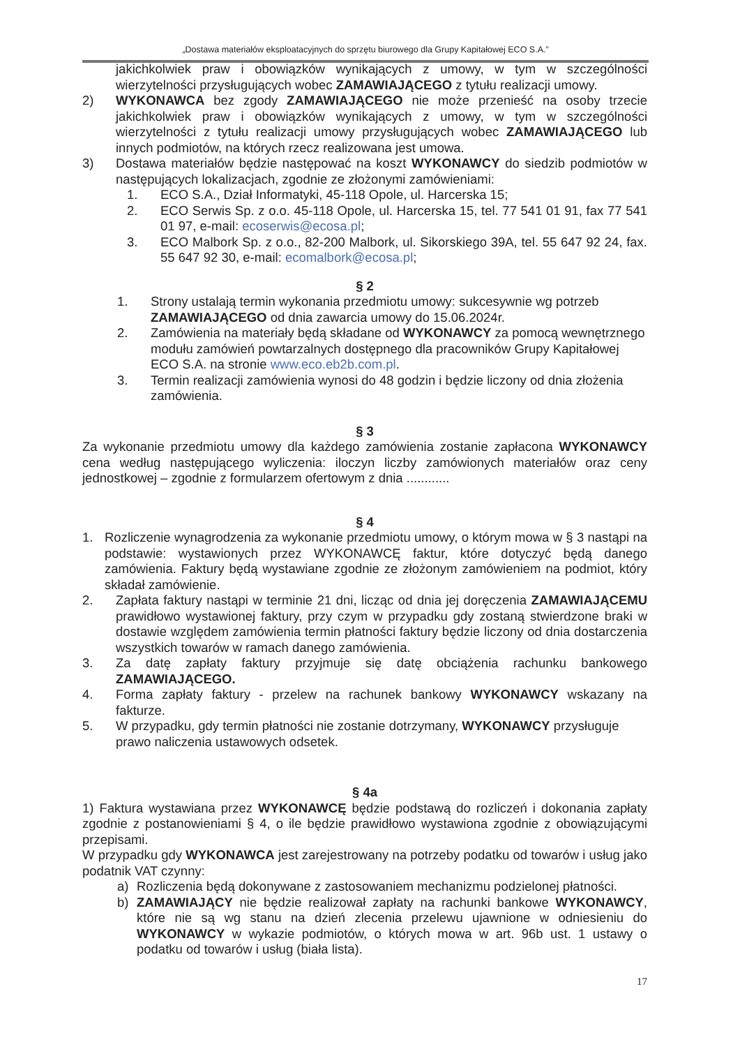„Dostawa materiałów eksploatacyjnych do sprzętu biurowego dla Grupy Kapitałowej ECO S.A.”
jakichkolwiek praw i obowiązków wynikających z umowy, w tym w szczególności wierzytelności przysługujących wobec ZAMAWIAJĄCEGO z tytułu realizacji umowy.
2) WYKONAWCA bez zgody ZAMAWIAJĄCEGO nie może przenieść na osoby trzecie jakichkolwiek praw i obowiązków wynikających z umowy, w tym w szczególności wierzytelności z tytułu realizacji umowy przysługujących wobec ZAMAWIAJĄCEGO lub innych podmiotów, na których rzecz realizowana jest umowa.
3) Dostawa materiałów będzie następować na koszt WYKONAWCY do siedzib podmiotów w następujących lokalizacjach, zgodnie ze złożonymi zamówieniami:
1. ECO S.A., Dział Informatyki, 45-118 Opole, ul. Harcerska 15;
2. ECO Serwis Sp. z o.o. 45-118 Opole, ul. Harcerska 15, tel. 77 541 01 91, fax 77 541 01 97, e-mail: ecoserwis@ecosa.pl;
3. ECO Malbork Sp. z o.o., 82-200 Malbork, ul. Sikorskiego 39A, tel. 55 647 92 24, fax. 55 647 92 30, e-mail: ecomalbork@ecosa.pl;
§ 2
1. Strony ustalają termin wykonania przedmiotu umowy: sukcesywnie wg potrzeb ZAMAWIAJĄCEGO od dnia zawarcia umowy do 15.06.2024r.
2. Zamówienia na materiały będą składane od WYKONAWCY za pomocą wewnętrznego modułu zamówień powtarzalnych dostępnego dla pracowników Grupy Kapitałowej ECO S.A. na stronie www.eco.eb2b.com.pl.
3. Termin realizacji zamówienia wynosi do 48 godzin i będzie liczony od dnia złożenia zamówienia.
§ 3
Za wykonanie przedmiotu umowy dla każdego zamówienia zostanie zapłacona WYKONAWCY cena według następującego wyliczenia: iloczyn liczby zamówionych materiałów oraz ceny jednostkowej – zgodnie z formularzem ofertowym z dnia ............
§ 4
1. Rozliczenie wynagrodzenia za wykonanie przedmiotu umowy, o którym mowa w § 3 nastąpi na podstawie: wystawionych przez WYKONAWCĘ faktur, które dotyczyć będą danego zamówienia. Faktury będą wystawiane zgodnie ze złożonym zamówieniem na podmiot, który składał zamówienie.
2. Zapłata faktury nastąpi w terminie 21 dni, licząc od dnia jej doręczenia ZAMAWIAJĄCEMU prawidłowo wystawionej faktury, przy czym w przypadku gdy zostaną stwierdzone braki w dostawie względem zamówienia termin płatności faktury będzie liczony od dnia dostarczenia wszystkich towarów w ramach danego zamówienia.
3. Za datę zapłaty faktury przyjmuje się datę obciążenia rachunku bankowego ZAMAWIAJĄCEGO.
4. Forma zapłaty faktury - przelew na rachunek bankowy WYKONAWCY wskazany na fakturze.
5. W przypadku, gdy termin płatności nie zostanie dotrzymany, WYKONAWCY przysługuje prawo naliczenia ustawowych odsetek.
§ 4a
1) Faktura wystawiana przez WYKONAWCĘ będzie podstawą do rozliczeń i dokonania zapłaty zgodnie z postanowieniami § 4, o ile będzie prawidłowo wystawiona zgodnie z obowiązującymi przepisami.
W przypadku gdy WYKONAWCA jest zarejestrowany na potrzeby podatku od towarów i usług jako podatnik VAT czynny:
a) Rozliczenia będą dokonywane z zastosowaniem mechanizmu podzielonej płatności.
b) ZAMAWIAJĄCY nie będzie realizował zapłaty na rachunki bankowe WYKONAWCY, które nie są wg stanu na dzień zlecenia przelewu ujawnione w odniesieniu do WYKONAWCY w wykazie podmiotów, o których mowa w art. 96b ust. 1 ustawy o podatku od towarów i usług (biała lista).
17